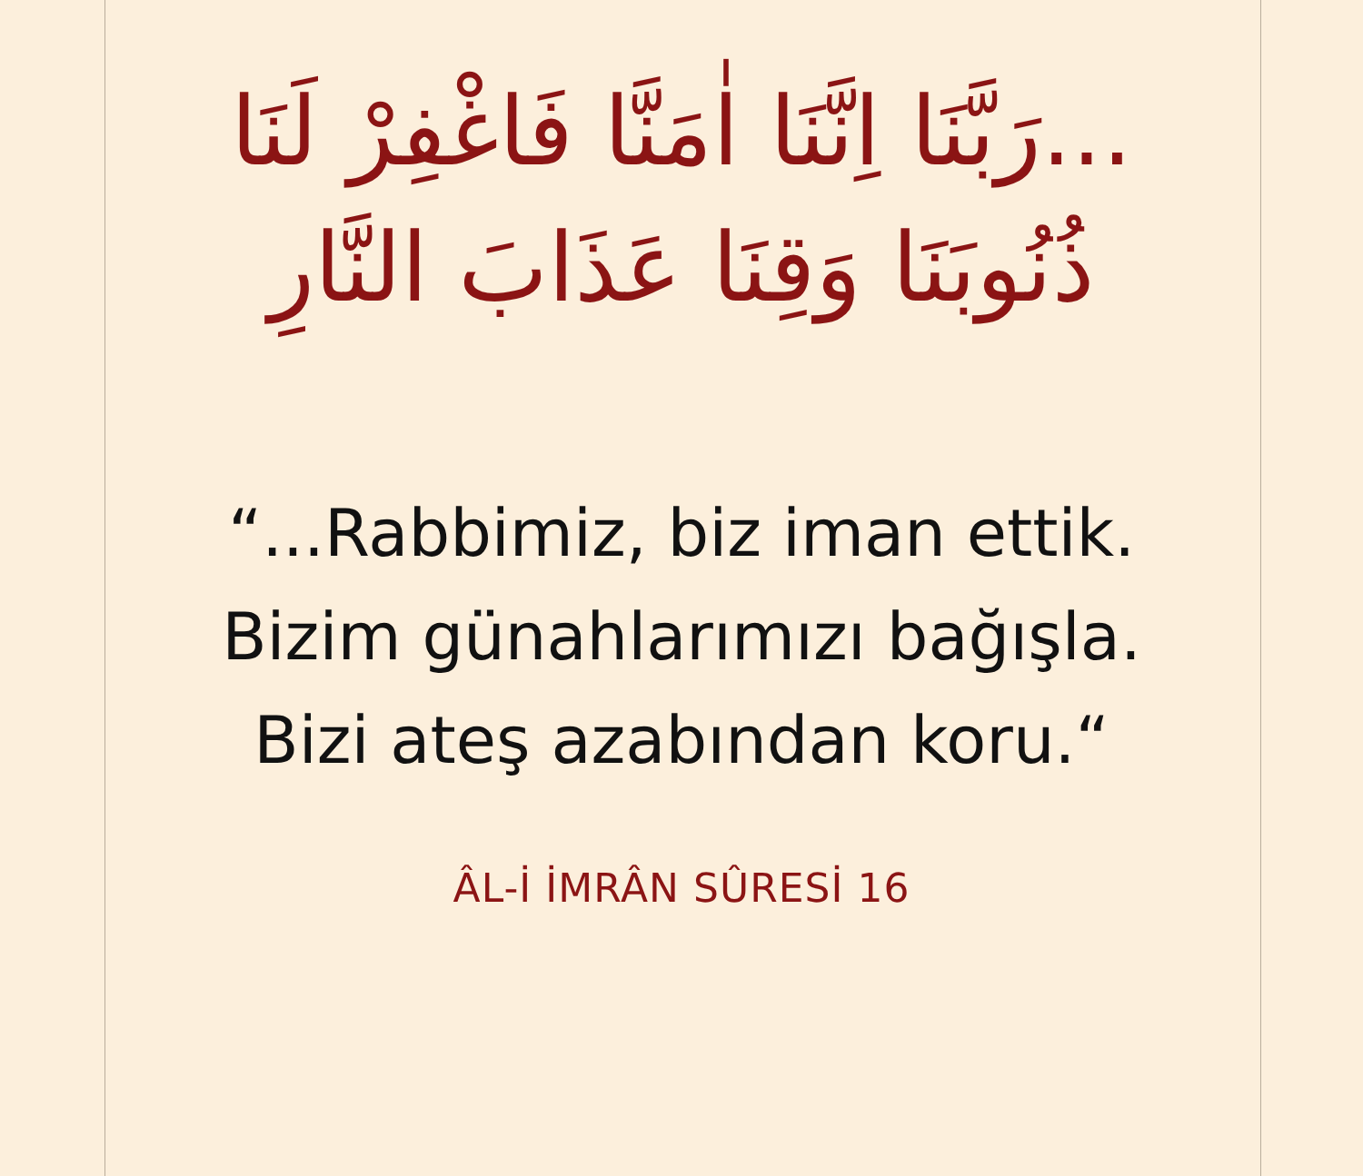...رَبَّنَا اِنَّنَا اٰمَنَّا فَاغْفِرْ لَنَا
ذُنُوبَنَا وَقِنَا عَذَابَ النَّارِ
“...Rabbimiz, biz iman ettik. Bizim günahlarımızı bağışla. Bizi ateş azabından koru.“
ÂL-İ İMRÂN SÛRESİ 16